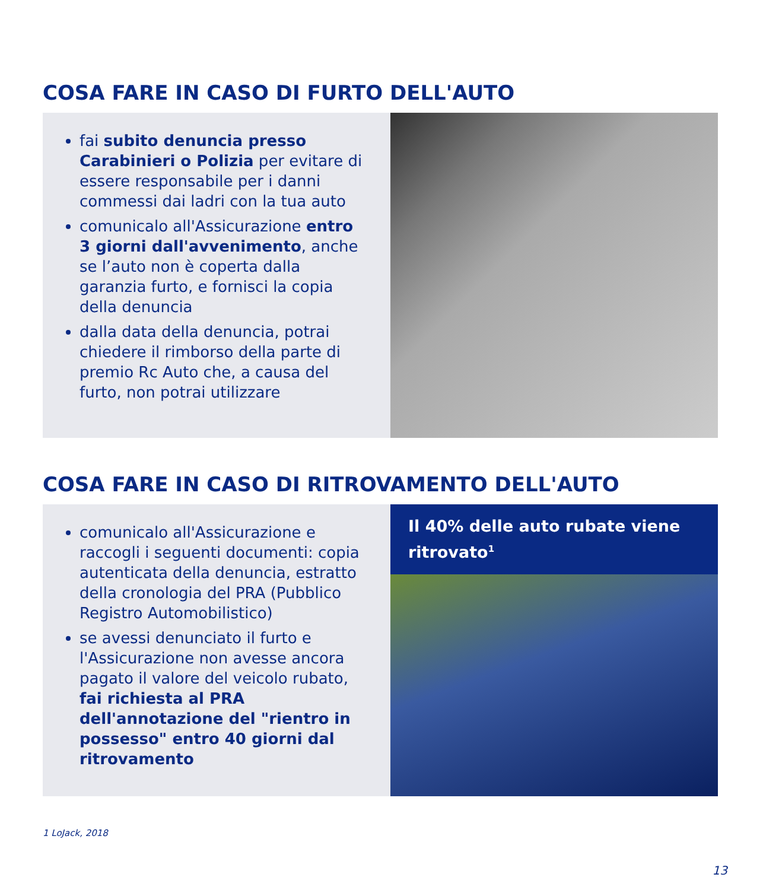COSA FARE IN CASO DI FURTO DELL'AUTO
fai subito denuncia presso Carabinieri o Polizia per evitare di essere responsabile per i danni commessi dai ladri con la tua auto
comunicalo all'Assicurazione entro 3 giorni dall'avvenimento, anche se l’auto non è coperta dalla garanzia furto, e fornisci la copia della denuncia
dalla data della denuncia, potrai chiedere il rimborso della parte di premio Rc Auto che, a causa del furto, non potrai utilizzare
COSA FARE IN CASO DI RITROVAMENTO DELL'AUTO
comunicalo all'Assicurazione e raccogli i seguenti documenti: copia autenticata della denuncia, estratto della cronologia del PRA (Pubblico Registro Automobilistico)
se avessi denunciato il furto e l'Assicurazione non avesse ancora pagato il valore del veicolo rubato, fai richiesta al PRA dell'annotazione del "rientro in possesso" entro 40 giorni dal ritrovamento
Il 40% delle auto rubate viene ritrovato<sup>1</sup>
1 LoJack, 2018
13